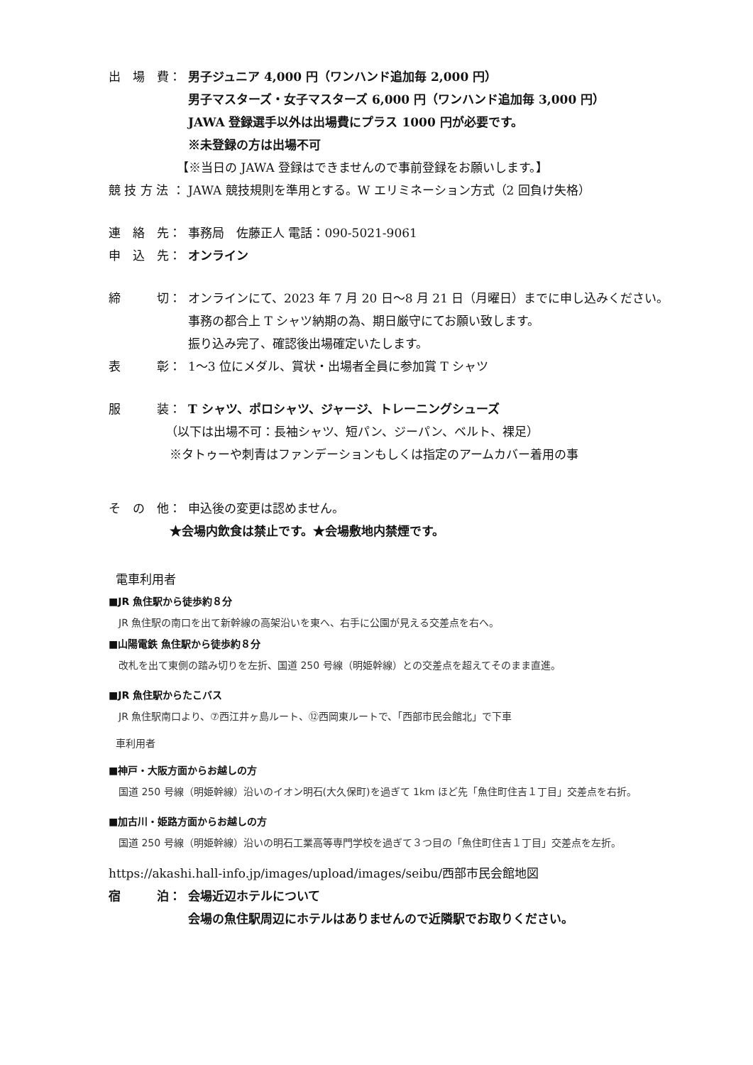出　場　費： 男子ジュニア 4,000 円（ワンハンド追加毎 2,000 円）
男子マスターズ・女子マスターズ 6,000 円（ワンハンド追加毎 3,000 円）
JAWA 登録選手以外は出場費にプラス 1000 円が必要です。
※未登録の方は出場不可
【※当日の JAWA 登録はできませんので事前登録をお願いします。】
競 技 方 法 ： JAWA 競技規則を準用とする。W エリミネーション方式（2 回負け失格）
連　絡　先： 事務局　佐藤正人 電話：090-5021-9061
申　込　先： オンライン
締　　　切： オンラインにて、2023 年 7 月 20 日～8 月 21 日（月曜日）までに申し込みください。
事務の都合上 T シャツ納期の為、期日厳守にてお願い致します。
振り込み完了、確認後出場確定いたします。
表　　　彰： 1～3 位にメダル、賞状・出場者全員に参加賞 T シャツ
服　　　装： T シャツ、ポロシャツ、ジャージ、トレーニングシューズ
（以下は出場不可：長袖シャツ、短パン、ジーパン、ベルト、裸足）
※タトゥーや刺青はファンデーションもしくは指定のアームカバー着用の事
そ　の　他： 申込後の変更は認めません。
★会場内飲食は禁止です。★会場敷地内禁煙です。
電車利用者
■JR 魚住駅から徒歩約８分
JR 魚住駅の南口を出て新幹線の高架沿いを東へ、右手に公園が見える交差点を右へ。
■山陽電鉄 魚住駅から徒歩約８分
改札を出て東側の踏み切りを左折、国道 250 号線（明姫幹線）との交差点を超えてそのまま直進。
■JR 魚住駅からたこバス
JR 魚住駅南口より、⑦西江井ヶ島ルート、⑫西岡東ルートで、「西部市民会館北」で下車
車利用者
■神戸・大阪方面からお越しの方
国道 250 号線（明姫幹線）沿いのイオン明石(大久保町)を過ぎて 1km ほど先「魚住町住吉１丁目」交差点を右折。
■加古川・姫路方面からお越しの方
国道 250 号線（明姫幹線）沿いの明石工業高等専門学校を過ぎて３つ目の「魚住町住吉１丁目」交差点を左折。
https://akashi.hall-info.jp/images/upload/images/seibu/西部市民会館地図
宿　　　泊： 会場近辺ホテルについて
会場の魚住駅周辺にホテルはありませんので近隣駅でお取りください。